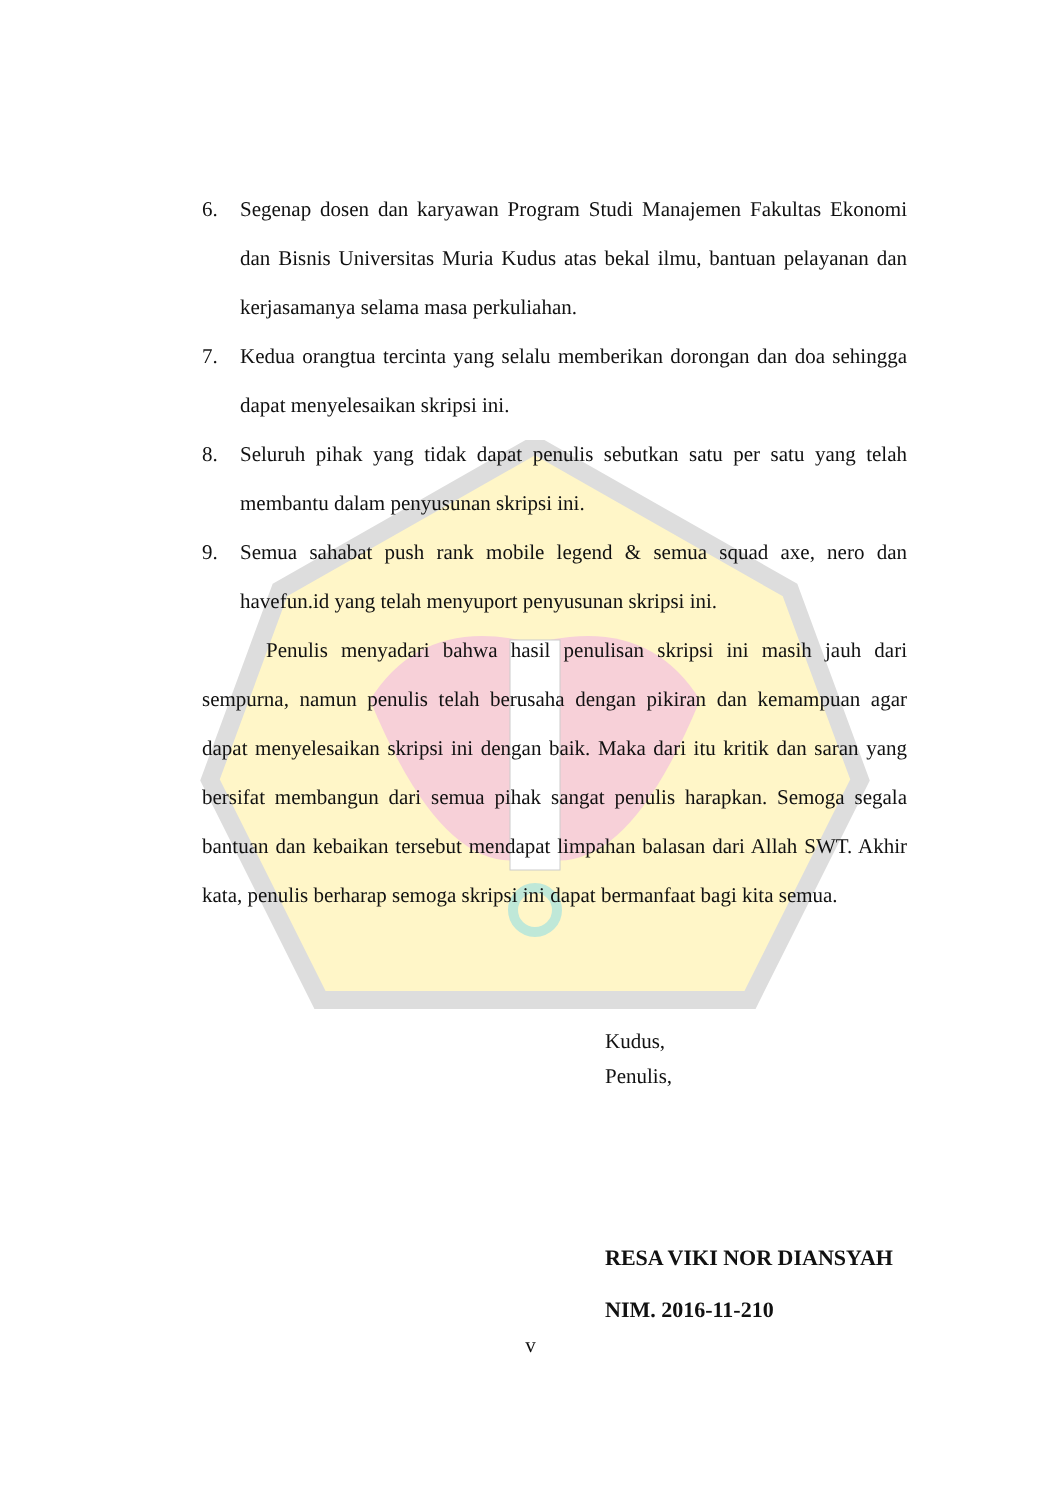6. Segenap dosen dan karyawan Program Studi Manajemen Fakultas Ekonomi dan Bisnis Universitas Muria Kudus atas bekal ilmu, bantuan pelayanan dan kerjasamanya selama masa perkuliahan.
7. Kedua orangtua tercinta yang selalu memberikan dorongan dan doa sehingga dapat menyelesaikan skripsi ini.
8. Seluruh pihak yang tidak dapat penulis sebutkan satu per satu yang telah membantu dalam penyusunan skripsi ini.
9. Semua sahabat push rank mobile legend & semua squad axe, nero dan havefun.id yang telah menyuport penyusunan skripsi ini.
Penulis menyadari bahwa hasil penulisan skripsi ini masih jauh dari sempurna, namun penulis telah berusaha dengan pikiran dan kemampuan agar dapat menyelesaikan skripsi ini dengan baik. Maka dari itu kritik dan saran yang bersifat membangun dari semua pihak sangat penulis harapkan. Semoga segala bantuan dan kebaikan tersebut mendapat limpahan balasan dari Allah SWT. Akhir kata, penulis berharap semoga skripsi ini dapat bermanfaat bagi kita semua.
Kudus,
Penulis,
RESA VIKI NOR DIANSYAH
NIM. 2016-11-210
v